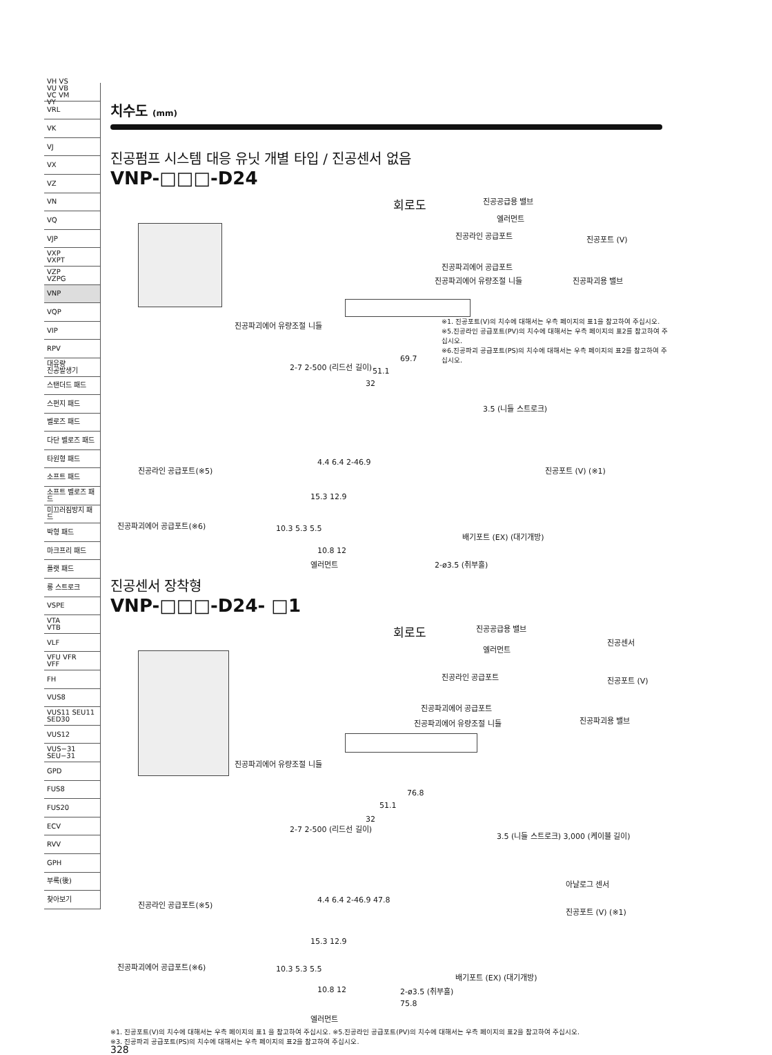VH VS
VU VB
VC VM
VY
VRL
VK
VJ
VX
VZ
VN
VQ
VJP
VXP
VXPT
VZP
VZPG
VNP
VQP
VIP
RPV
대유량
진공발생기
스탠더드 패드
스펀지 패드
벨로즈 패드
다단 벨로즈 패드
타원형 패드
소프트 패드
소프트 벨로즈 패드
미끄러짐방지 패드
박형 패드
마크프리 패드
플랫 패드
롱 스트로크
VSPE
VTA
VTB
VLF
VFU VFR
VFF
FH
VUS8
VUS11 SEU11
SED30
VUS12
VUS−31
SEU−31
GPD
FUS8
FUS20
ECV
RVV
GPH
부록(後)
찾아보기
치수도 (mm)
진공펌프 시스템 대응 유닛 개별 타입 / 진공센서 없음
VNP-□□□-D24
회로도 진공공급용 밸브
엘러먼트
진공라인 공급포트 진공포트 (V)
진공파괴에어 공급포트
진공파괴에어 유량조절 니들 진공파괴용 밸브
진공파괴에어 유량조절 니들
※1. 진공포트(V)의 치수에 대해서는 우측 페이지의 표1을 참고하여 주십시오.
※5.진공라인 공급포트(PV)의 치수에 대해서는 우측 페이지의 표2를 참고하여 주십시오.
※6.진공파괴 공급포트(PS)의 치수에 대해서는 우측 페이지의 표2를 참고하여 주십시오.
69.7
51.1
32
2-7 2-500 (리드선 길이)
3.5 (니들 스트로크)
진공라인 공급포트(※5)
4.4 6.4 2-46.9
진공포트 (V) (※1)
15.3 12.9
진공파괴에어 공급포트(※6) 10.3 5.3 5.5
배기포트 (EX) (대기개방)
10.8 12
엘러먼트 2-ø3.5 (취부홀)
진공센서 장착형
VNP-□□□-D24- □1
회로도 진공공급용 밸브
진공센서
엘러먼트
진공라인 공급포트 진공포트 (V)
진공파괴에어 공급포트
진공파괴에어 유량조절 니들 진공파괴용 밸브
진공파괴에어 유량조절 니들
76.8
51.1
32
2-7 2-500 (리드선 길이)
3.5 (니들 스트로크) 3,000 (케이블 길이)
아날로그 센서
진공라인 공급포트(※5) 4.4 6.4 2-46.9 47.8
진공포트 (V) (※1)
15.3 12.9
진공파괴에어 공급포트(※6) 10.3 5.3 5.5
배기포트 (EX) (대기개방)
10.8 12 2-ø3.5 (취부홀)
75.8
엘러먼트
※1. 진공포트(V)의 치수에 대해서는 우측 페이지의 표1 을 참고하여 주십시오. ※5.진공라인 공급포트(PV)의 치수에 대해서는 우측 페이지의 표2을 참고하여 주십시오.
※3. 진공파괴 공급포트(PS)의 치수에 대해서는 우측 페이지의 표2을 참고하여 주십시오.
328